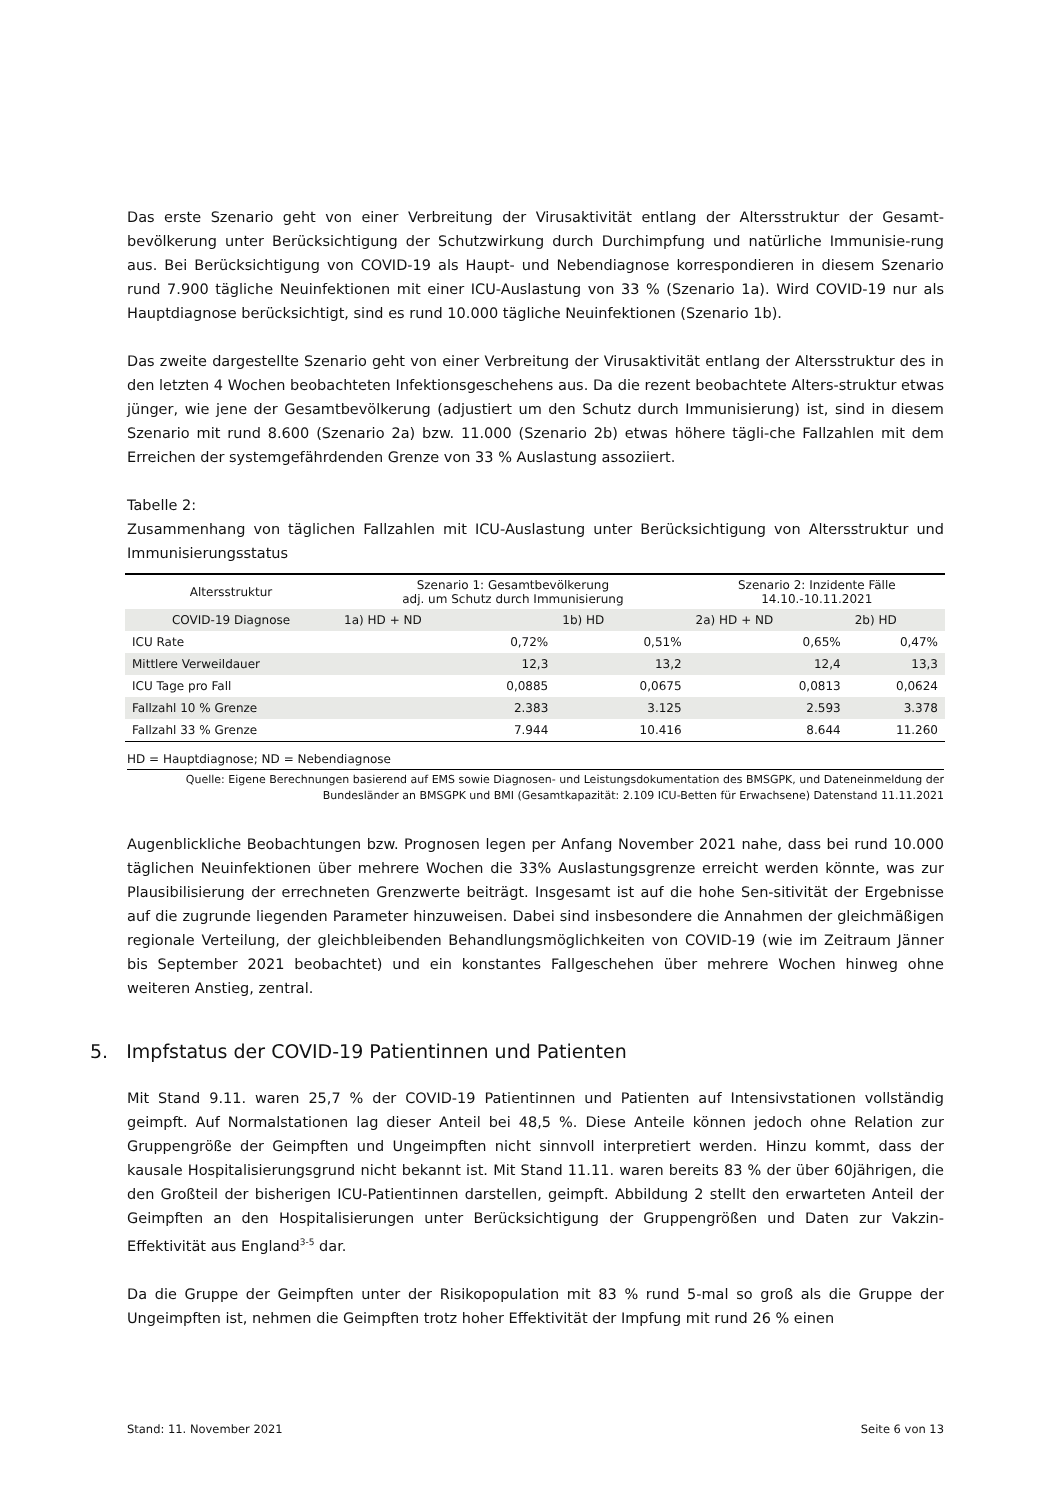Das erste Szenario geht von einer Verbreitung der Virusaktivität entlang der Altersstruktur der Gesamt-bevölkerung unter Berücksichtigung der Schutzwirkung durch Durchimpfung und natürliche Immunisie-rung aus. Bei Berücksichtigung von COVID-19 als Haupt- und Nebendiagnose korrespondieren in diesem Szenario rund 7.900 tägliche Neuinfektionen mit einer ICU-Auslastung von 33 % (Szenario 1a). Wird COVID-19 nur als Hauptdiagnose berücksichtigt, sind es rund 10.000 tägliche Neuinfektionen (Szenario 1b).
Das zweite dargestellte Szenario geht von einer Verbreitung der Virusaktivität entlang der Altersstruktur des in den letzten 4 Wochen beobachteten Infektionsgeschehens aus. Da die rezent beobachtete Alters-struktur etwas jünger, wie jene der Gesamtbevölkerung (adjustiert um den Schutz durch Immunisierung) ist, sind in diesem Szenario mit rund 8.600 (Szenario 2a) bzw. 11.000 (Szenario 2b) etwas höhere tägli-che Fallzahlen mit dem Erreichen der systemgefährdenden Grenze von 33 % Auslastung assoziiert.
Tabelle 2:
Zusammenhang von täglichen Fallzahlen mit ICU-Auslastung unter Berücksichtigung von Altersstruktur und Immunisierungsstatus
| Altersstruktur | Szenario 1: Gesamtbevölkerung adj. um Schutz durch Immunisierung | | Szenario 2: Inzidente Fälle 14.10.-10.11.2021 | |
| --- | --- | --- | --- | --- |
| COVID-19 Diagnose | 1a) HD + ND | 1b) HD | 2a) HD + ND | 2b) HD |
| ICU Rate | 0,72% | 0,51% | 0,65% | 0,47% |
| Mittlere Verweildauer | 12,3 | 13,2 | 12,4 | 13,3 |
| ICU Tage pro Fall | 0,0885 | 0,0675 | 0,0813 | 0,0624 |
| Fallzahl 10 % Grenze | 2.383 | 3.125 | 2.593 | 3.378 |
| Fallzahl 33 % Grenze | 7.944 | 10.416 | 8.644 | 11.260 |
HD = Hauptdiagnose; ND = Nebendiagnose
Quelle: Eigene Berechnungen basierend auf EMS sowie Diagnosen- und Leistungsdokumentation des BMSGPK, und Dateneinmeldung der Bundesländer an BMSGPK und BMI (Gesamtkapazität: 2.109 ICU-Betten für Erwachsene) Datenstand 11.11.2021
Augenblickliche Beobachtungen bzw. Prognosen legen per Anfang November 2021 nahe, dass bei rund 10.000 täglichen Neuinfektionen über mehrere Wochen die 33% Auslastungsgrenze erreicht werden könnte, was zur Plausibilisierung der errechneten Grenzwerte beiträgt. Insgesamt ist auf die hohe Sen-sitivität der Ergebnisse auf die zugrunde liegenden Parameter hinzuweisen. Dabei sind insbesondere die Annahmen der gleichmäßigen regionale Verteilung, der gleichbleibenden Behandlungsmöglichkeiten von COVID-19 (wie im Zeitraum Jänner bis September 2021 beobachtet) und ein konstantes Fallgeschehen über mehrere Wochen hinweg ohne weiteren Anstieg, zentral.
5. Impfstatus der COVID-19 Patientinnen und Patienten
Mit Stand 9.11. waren 25,7 % der COVID-19 Patientinnen und Patienten auf Intensivstationen vollständig geimpft. Auf Normalstationen lag dieser Anteil bei 48,5 %. Diese Anteile können jedoch ohne Relation zur Gruppengröße der Geimpften und Ungeimpften nicht sinnvoll interpretiert werden. Hinzu kommt, dass der kausale Hospitalisierungsgrund nicht bekannt ist. Mit Stand 11.11. waren bereits 83 % der über 60jährigen, die den Großteil der bisherigen ICU-Patientinnen darstellen, geimpft. Abbildung 2 stellt den erwarteten Anteil der Geimpften an den Hospitalisierungen unter Berücksichtigung der Gruppengrößen und Daten zur Vakzin-Effektivität aus England<sup>3-5</sup> dar.
Da die Gruppe der Geimpften unter der Risikopopulation mit 83 % rund 5-mal so groß als die Gruppe der Ungeimpften ist, nehmen die Geimpften trotz hoher Effektivität der Impfung mit rund 26 % einen
Stand: 11. November 2021 Seite 6 von 13